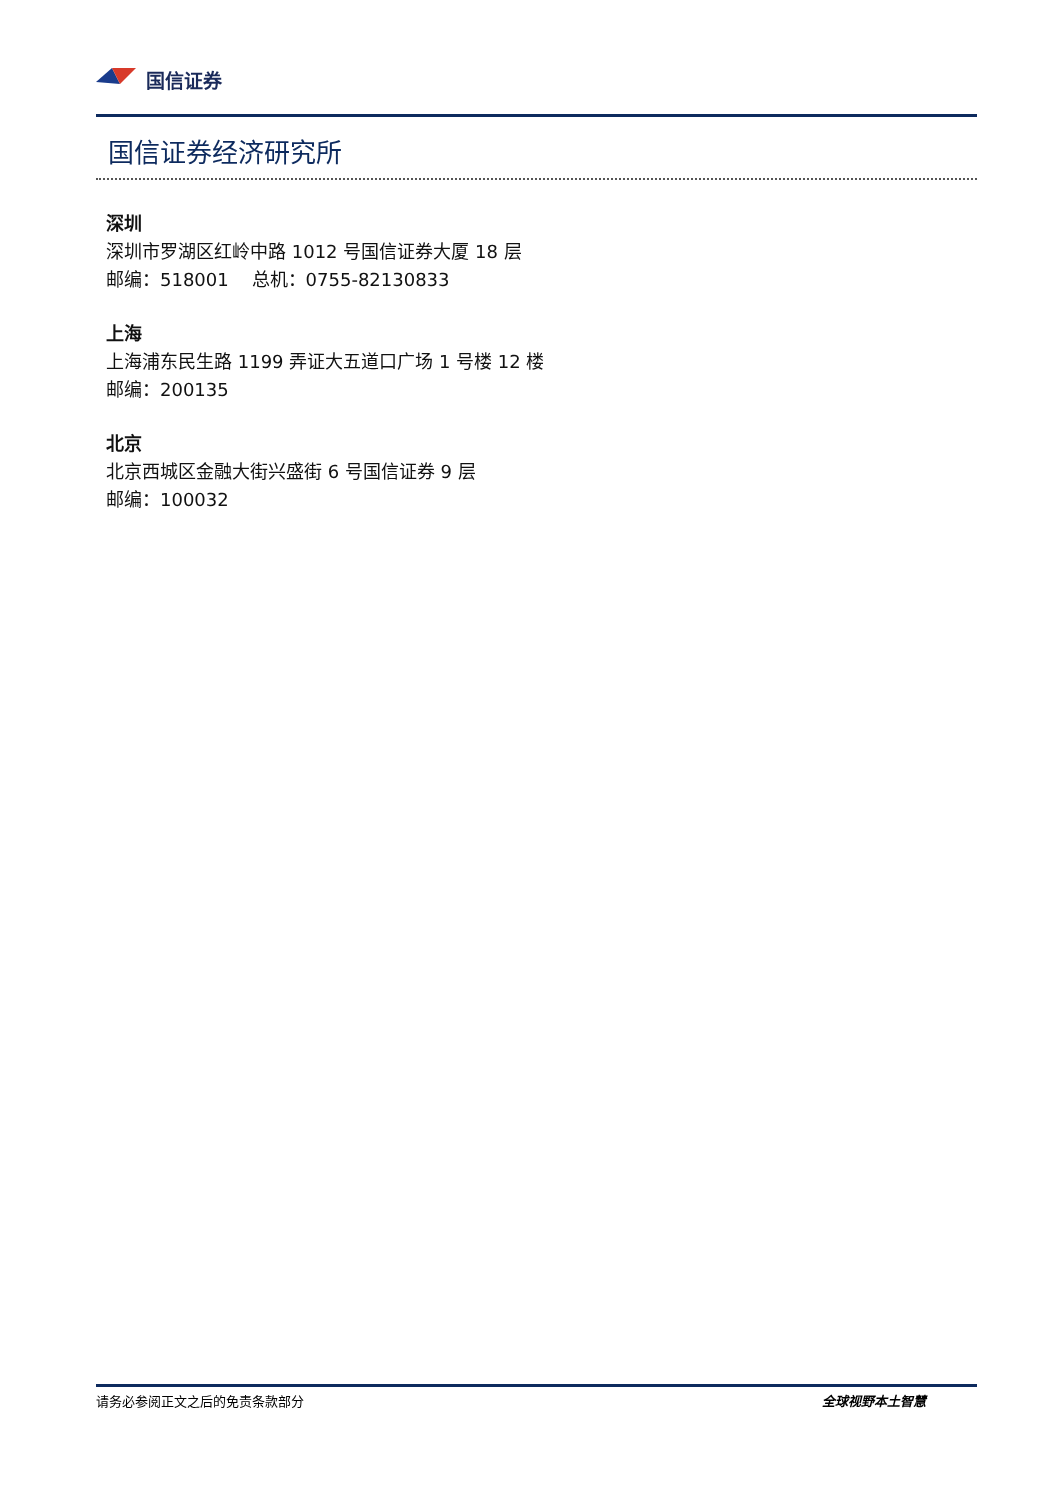国信证券
国信证券经济研究所
深圳
深圳市罗湖区红岭中路 1012 号国信证券大厦 18 层
邮编：518001 总机：0755-82130833
上海
上海浦东民生路 1199 弄证大五道口广场 1 号楼 12 楼
邮编：200135
北京
北京西城区金融大街兴盛街 6 号国信证券 9 层
邮编：100032
请务必参阅正文之后的免责条款部分 全球视野本土智慧